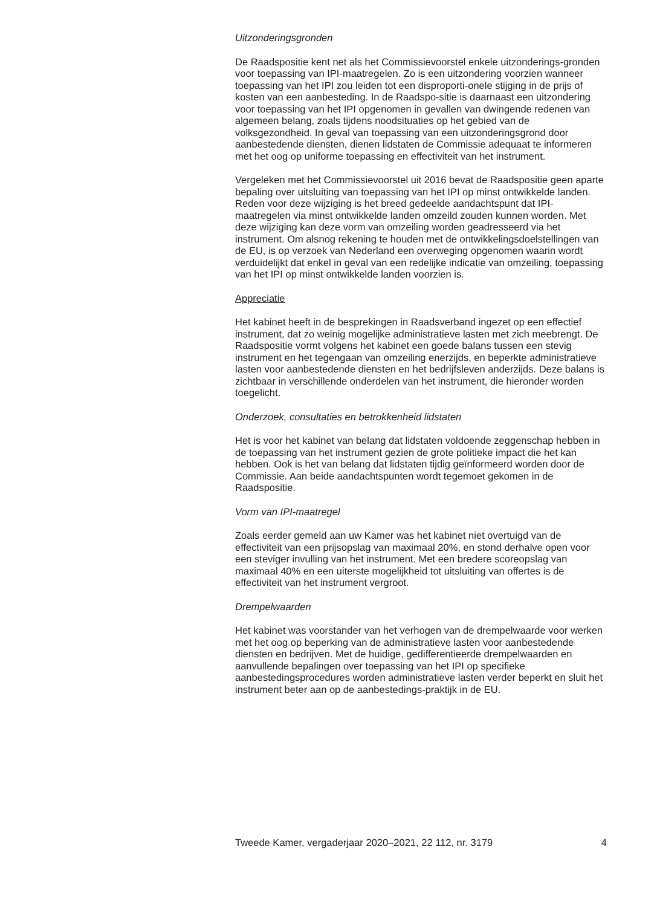Uitzonderingsgronden
De Raadspositie kent net als het Commissievoorstel enkele uitzonderings-gronden voor toepassing van IPI-maatregelen. Zo is een uitzondering voorzien wanneer toepassing van het IPI zou leiden tot een disproporti-onele stijging in de prijs of kosten van een aanbesteding. In de Raadspo-sitie is daarnaast een uitzondering voor toepassing van het IPI opgenomen in gevallen van dwingende redenen van algemeen belang, zoals tijdens noodsituaties op het gebied van de volksgezondheid. In geval van toepassing van een uitzonderingsgrond door aanbestedende diensten, dienen lidstaten de Commissie adequaat te informeren met het oog op uniforme toepassing en effectiviteit van het instrument.
Vergeleken met het Commissievoorstel uit 2016 bevat de Raadspositie geen aparte bepaling over uitsluiting van toepassing van het IPI op minst ontwikkelde landen. Reden voor deze wijziging is het breed gedeelde aandachtspunt dat IPI-maatregelen via minst ontwikkelde landen omzeild zouden kunnen worden. Met deze wijziging kan deze vorm van omzeiling worden geadresseerd via het instrument. Om alsnog rekening te houden met de ontwikkelingsdoelstellingen van de EU, is op verzoek van Nederland een overweging opgenomen waarin wordt verduidelijkt dat enkel in geval van een redelijke indicatie van omzeiling, toepassing van het IPI op minst ontwikkelde landen voorzien is.
Appreciatie
Het kabinet heeft in de besprekingen in Raadsverband ingezet op een effectief instrument, dat zo weinig mogelijke administratieve lasten met zich meebrengt. De Raadspositie vormt volgens het kabinet een goede balans tussen een stevig instrument en het tegengaan van omzeiling enerzijds, en beperkte administratieve lasten voor aanbestedende diensten en het bedrijfsleven anderzijds. Deze balans is zichtbaar in verschillende onderdelen van het instrument, die hieronder worden toegelicht.
Onderzoek, consultaties en betrokkenheid lidstaten
Het is voor het kabinet van belang dat lidstaten voldoende zeggenschap hebben in de toepassing van het instrument gezien de grote politieke impact die het kan hebben. Ook is het van belang dat lidstaten tijdig geïnformeerd worden door de Commissie. Aan beide aandachtspunten wordt tegemoet gekomen in de Raadspositie.
Vorm van IPI-maatregel
Zoals eerder gemeld aan uw Kamer was het kabinet niet overtuigd van de effectiviteit van een prijsopslag van maximaal 20%, en stond derhalve open voor een steviger invulling van het instrument. Met een bredere scoreopslag van maximaal 40% en een uiterste mogelijkheid tot uitsluiting van offertes is de effectiviteit van het instrument vergroot.
Drempelwaarden
Het kabinet was voorstander van het verhogen van de drempelwaarde voor werken met het oog op beperking van de administratieve lasten voor aanbestedende diensten en bedrijven. Met de huidige, gedifferentieerde drempelwaarden en aanvullende bepalingen over toepassing van het IPI op specifieke aanbestedingsprocedures worden administratieve lasten verder beperkt en sluit het instrument beter aan op de aanbestedings-praktijk in de EU.
Tweede Kamer, vergaderjaar 2020–2021, 22 112, nr. 3179 4